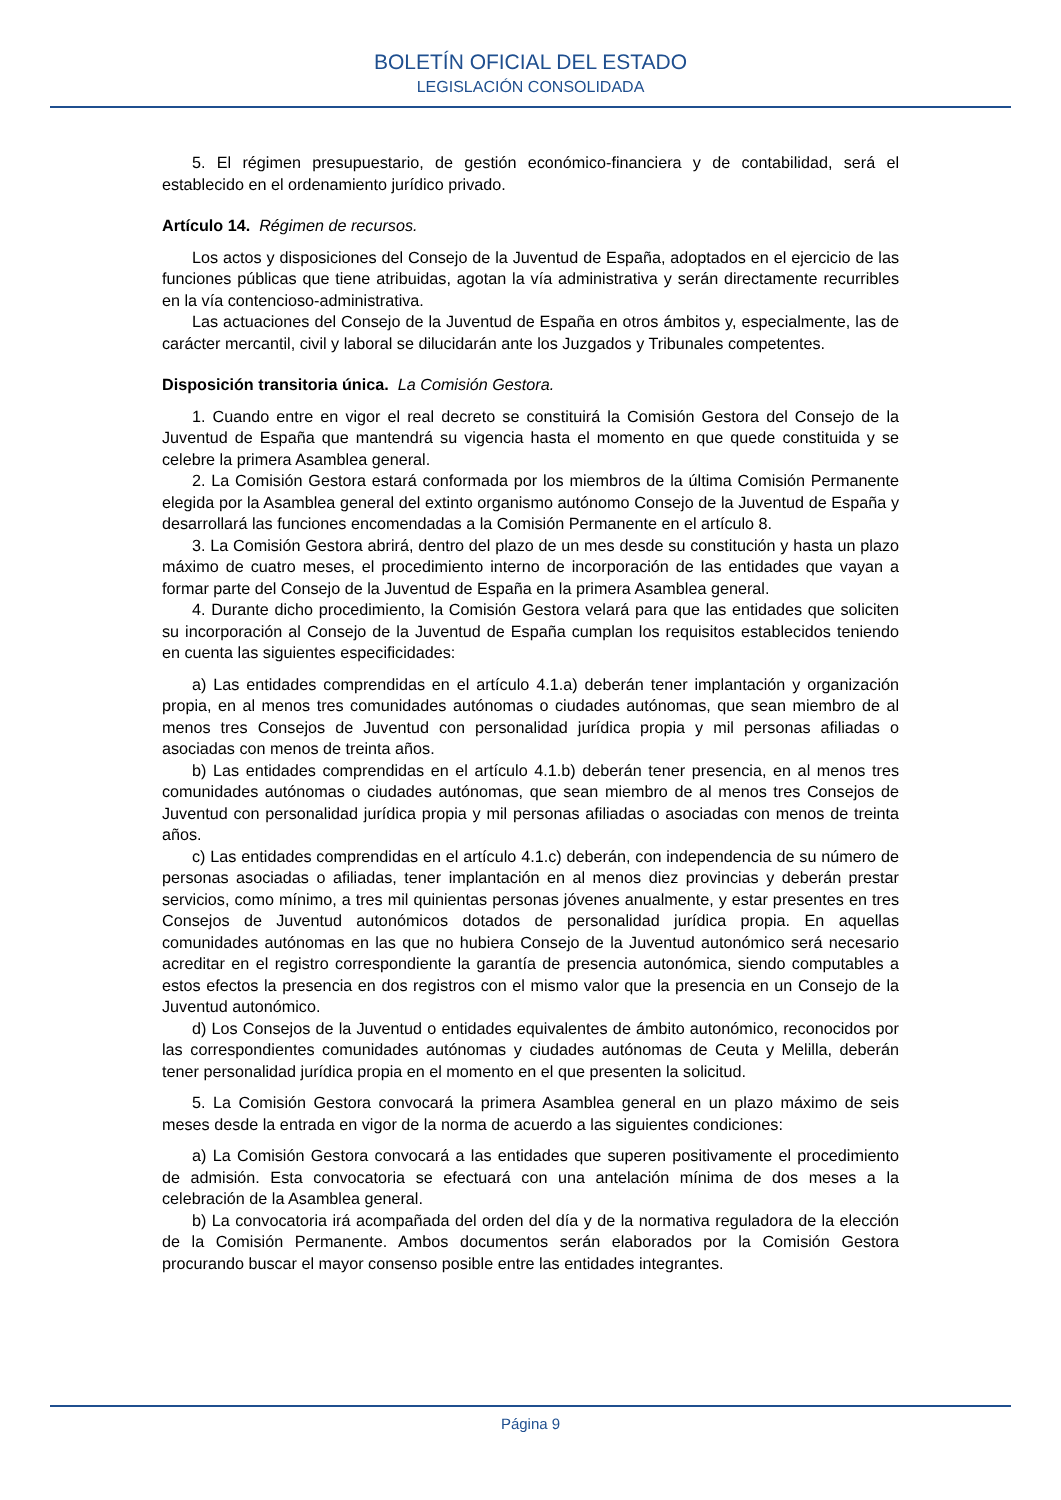BOLETÍN OFICIAL DEL ESTADO
LEGISLACIÓN CONSOLIDADA
5. El régimen presupuestario, de gestión económico-financiera y de contabilidad, será el establecido en el ordenamiento jurídico privado.
Artículo 14. Régimen de recursos.
Los actos y disposiciones del Consejo de la Juventud de España, adoptados en el ejercicio de las funciones públicas que tiene atribuidas, agotan la vía administrativa y serán directamente recurribles en la vía contencioso-administrativa.
Las actuaciones del Consejo de la Juventud de España en otros ámbitos y, especialmente, las de carácter mercantil, civil y laboral se dilucidarán ante los Juzgados y Tribunales competentes.
Disposición transitoria única. La Comisión Gestora.
1. Cuando entre en vigor el real decreto se constituirá la Comisión Gestora del Consejo de la Juventud de España que mantendrá su vigencia hasta el momento en que quede constituida y se celebre la primera Asamblea general.
2. La Comisión Gestora estará conformada por los miembros de la última Comisión Permanente elegida por la Asamblea general del extinto organismo autónomo Consejo de la Juventud de España y desarrollará las funciones encomendadas a la Comisión Permanente en el artículo 8.
3. La Comisión Gestora abrirá, dentro del plazo de un mes desde su constitución y hasta un plazo máximo de cuatro meses, el procedimiento interno de incorporación de las entidades que vayan a formar parte del Consejo de la Juventud de España en la primera Asamblea general.
4. Durante dicho procedimiento, la Comisión Gestora velará para que las entidades que soliciten su incorporación al Consejo de la Juventud de España cumplan los requisitos establecidos teniendo en cuenta las siguientes especificidades:
a) Las entidades comprendidas en el artículo 4.1.a) deberán tener implantación y organización propia, en al menos tres comunidades autónomas o ciudades autónomas, que sean miembro de al menos tres Consejos de Juventud con personalidad jurídica propia y mil personas afiliadas o asociadas con menos de treinta años.
b) Las entidades comprendidas en el artículo 4.1.b) deberán tener presencia, en al menos tres comunidades autónomas o ciudades autónomas, que sean miembro de al menos tres Consejos de Juventud con personalidad jurídica propia y mil personas afiliadas o asociadas con menos de treinta años.
c) Las entidades comprendidas en el artículo 4.1.c) deberán, con independencia de su número de personas asociadas o afiliadas, tener implantación en al menos diez provincias y deberán prestar servicios, como mínimo, a tres mil quinientas personas jóvenes anualmente, y estar presentes en tres Consejos de Juventud autonómicos dotados de personalidad jurídica propia. En aquellas comunidades autónomas en las que no hubiera Consejo de la Juventud autonómico será necesario acreditar en el registro correspondiente la garantía de presencia autonómica, siendo computables a estos efectos la presencia en dos registros con el mismo valor que la presencia en un Consejo de la Juventud autonómico.
d) Los Consejos de la Juventud o entidades equivalentes de ámbito autonómico, reconocidos por las correspondientes comunidades autónomas y ciudades autónomas de Ceuta y Melilla, deberán tener personalidad jurídica propia en el momento en el que presenten la solicitud.
5. La Comisión Gestora convocará la primera Asamblea general en un plazo máximo de seis meses desde la entrada en vigor de la norma de acuerdo a las siguientes condiciones:
a) La Comisión Gestora convocará a las entidades que superen positivamente el procedimiento de admisión. Esta convocatoria se efectuará con una antelación mínima de dos meses a la celebración de la Asamblea general.
b) La convocatoria irá acompañada del orden del día y de la normativa reguladora de la elección de la Comisión Permanente. Ambos documentos serán elaborados por la Comisión Gestora procurando buscar el mayor consenso posible entre las entidades integrantes.
Página 9